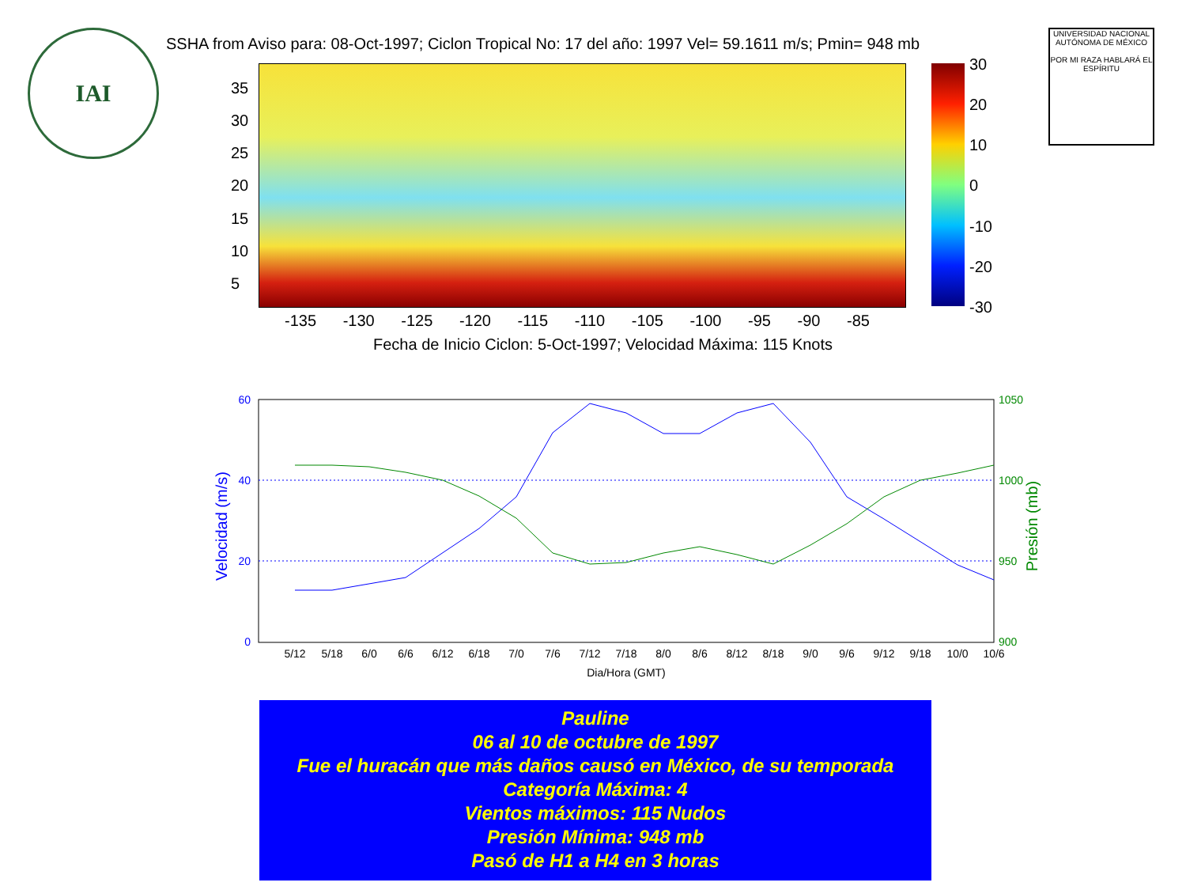IAI INTER-AMERICAN INSTITUTE FOR GLOBAL CHANGE RESEARCH
UNIVERSIDAD NACIONAL AUTÓNOMA DE MÉXICO
POR MI RAZA HABLARÁ EL ESPÍRITU
SSHA from Aviso para: 08-Oct-1997; Ciclon Tropical No: 17 del año: 1997 Vel= 59.1611 m/s; Pmin= 948 mb
35
30
25
20
15
10
5
30
20
10
0
-10
-20
-30
-135 -130 -125 -120 -115 -110 -105 -100 -95 -90 -85
Fecha de Inicio Ciclon: 5-Oct-1997; Velocidad Máxima: 115 Knots
60
40
20
0
1050
1000
950
900
Velocidad (m/s)
Presión (mb)
5/12
5/18
6/0
6/6
6/12
6/18
7/0
7/6
7/12
7/18
8/0
8/6
8/12
8/18
9/0
9/6
9/12
9/18
10/0
10/6
Dia/Hora (GMT)
Pauline
06 al 10 de octubre de 1997
Fue el huracán que más daños causó en México, de su temporada
Categoría Máxima: 4
Vientos máximos: 115 Nudos
Presión Mínima: 948 mb
Pasó de H1 a H4 en 3 horas